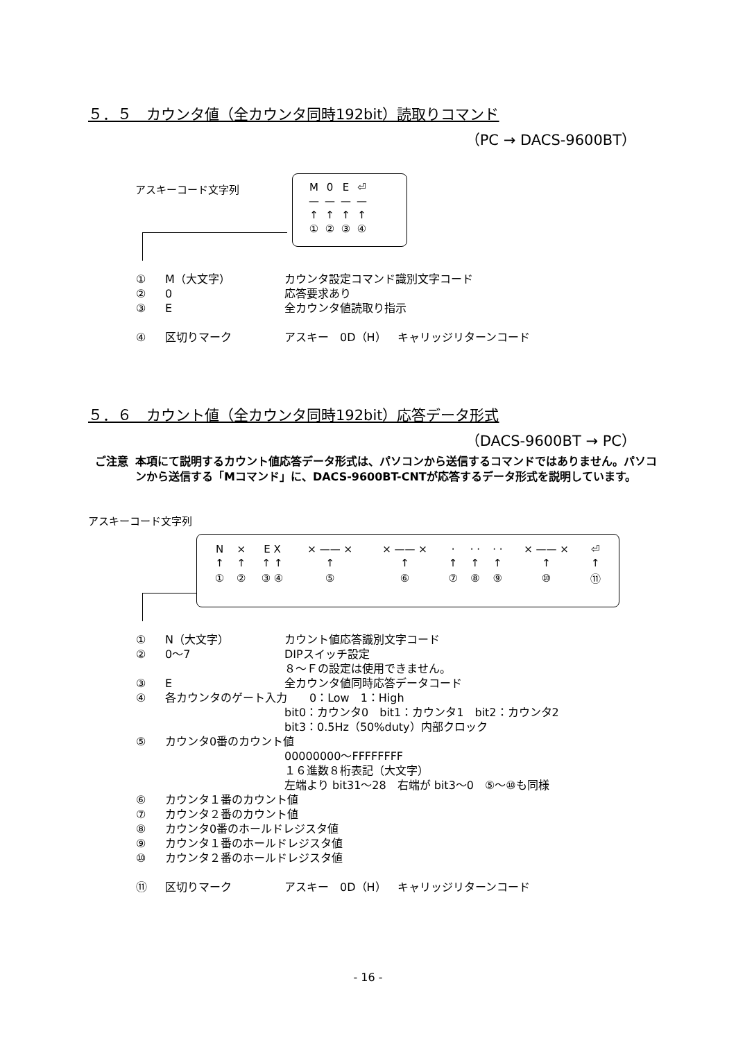５．５　カウンタ値（全カウンタ同時192bit）読取りコマンド
（PC → DACS-9600BT）
アスキーコード文字列
| M | 0 | E | ⏎ |
| — | — | — | — |
| ↑ | ↑ | ↑ | ↑ |
| ① | ② | ③ | ④ |
① M（大文字） カウンタ設定コマンド識別文字コード
② 0 応答要求あり
③ E 全カウンタ値読取り指示
④ 区切りマーク アスキー　0D（H）　キャリッジリターンコード
５．６　カウント値（全カウンタ同時192bit）応答データ形式
（DACS-9600BT → PC）
ご注意 本項にて説明するカウント値応答データ形式は、パソコンから送信するコマンドではありません。パソコンから送信する「Mコマンド」に、DACS-9600BT-CNTが応答するデータ形式を説明しています。
アスキーコード文字列
| N | × | E X | × —— × | × —— × | · | · · | · · | × —— × | ⏎ |
| ↑ | ↑ | ↑ ↑ | ↑ | ↑ | ↑ | ↑ | ↑ | ↑ | ↑ |
| ① | ② | ③ ④ | ⑤ | ⑥ | ⑦ | ⑧ | ⑨ | ⑩ | ⑪ |
① N（大文字） カウント値応答識別文字コード
② 0～7 DIPスイッチ設定
８～Ｆの設定は使用できません。
③ E 全カウンタ値同時応答データコード
④ 各カウンタのゲート入力　　0：Low　1：High
bit0：カウンタ0　bit1：カウンタ1　bit2：カウンタ2
bit3：0.5Hz（50%duty）内部クロック
⑤ カウンタ0番のカウント値
00000000～FFFFFFFF
１６進数８桁表記（大文字）
左端より bit31～28　右端が bit3～0　⑤～⑩も同様
⑥ カウンタ１番のカウント値
⑦ カウンタ２番のカウント値
⑧ カウンタ0番のホールドレジスタ値
⑨ カウンタ１番のホールドレジスタ値
⑩ カウンタ２番のホールドレジスタ値
⑪ 区切りマーク アスキー　0D（H）　キャリッジリターンコード
- 16 -